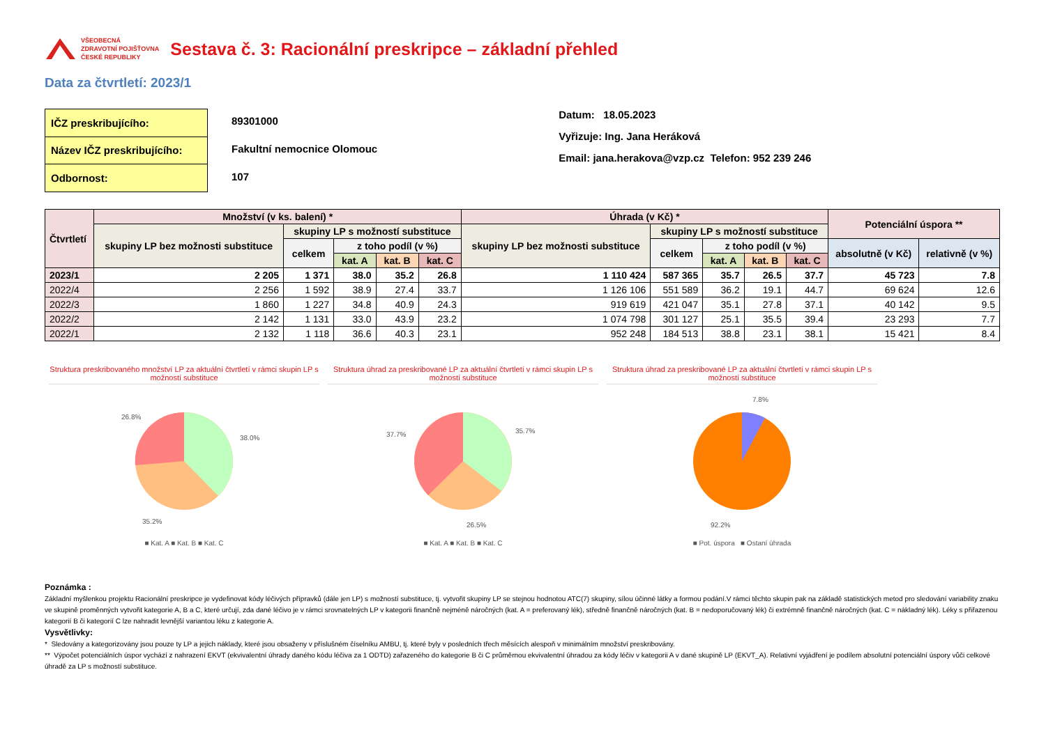VŠEOBECNÁ
ZDRAVOTNÍ POJIŠŤOVNA
ČESKÉ REPUBLIKY
Sestava č. 3: Racionální preskripce – základní přehled
Data za čtvrtletí: 2023/1
| IČZ preskribujícího: |
| Název IČZ preskribujícího: |
| Odbornost: |
89301000
Fakultní nemocnice Olomouc
107
Datum: 18.05.2023
Vyřizuje: Ing. Jana Heráková
Email: jana.herakova@vzp.cz Telefon: 952 239 246
| Čtvrtletí | Množství (v ks. balení) * | | | | | Úhrada (v Kč) * | | | | | Potenciální úspora ** | |
| --- | --- | --- | --- | --- | --- | --- | --- | --- | --- | --- | --- | --- |
| | skupiny LP bez možnosti substituce | skupiny LP s možností substituce | | | | skupiny LP bez možnosti substituce | skupiny LP s možností substituce | | | | | |
| | | celkem | z toho podíl (v %) | | | | celkem | z toho podíl (v %) | | | absolutně (v Kč) | relativně (v %) |
| | | | kat. A | kat. B | kat. C | | | kat. A | kat. B | kat. C | | |
| 2023/1 | 2 205 | 1 371 | 38.0 | 35.2 | 26.8 | 1 110 424 | 587 365 | 35.7 | 26.5 | 37.7 | 45 723 | 7.8 |
| 2022/4 | 2 256 | 1 592 | 38.9 | 27.4 | 33.7 | 1 126 106 | 551 589 | 36.2 | 19.1 | 44.7 | 69 624 | 12.6 |
| 2022/3 | 1 860 | 1 227 | 34.8 | 40.9 | 24.3 | 919 619 | 421 047 | 35.1 | 27.8 | 37.1 | 40 142 | 9.5 |
| 2022/2 | 2 142 | 1 131 | 33.0 | 43.9 | 23.2 | 1 074 798 | 301 127 | 25.1 | 35.5 | 39.4 | 23 293 | 7.7 |
| 2022/1 | 2 132 | 1 118 | 36.6 | 40.3 | 23.1 | 952 248 | 184 513 | 38.8 | 23.1 | 38.1 | 15 421 | 8.4 |
Struktura preskribovaného množství LP za aktuální čtvrtletí v rámci skupin LP s možností substituce
38.0%
26.8%
35.2%
■ Kat. A ■ Kat. B ■ Kat. C
Struktura úhrad za preskribované LP za aktuální čtvrtletí v rámci skupin LP s možností substituce
35.7%
37.7%
26.5%
■ Kat. A ■ Kat. B ■ Kat. C
Struktura úhrad za preskribované LP za aktuální čtvrtletí v rámci skupin LP s možností substituce
7.8%
92.2%
■ Pot. úspora ■ Ostaní úhrada
Poznámka :
Základní myšlenkou projektu Racionální preskripce je vydefinovat kódy léčivých přípravků (dále jen LP) s možností substituce, tj. vytvořit skupiny LP se stejnou hodnotou ATC(7) skupiny, sílou účinné látky a formou podání.V rámci těchto skupin pak na základě statistických metod pro sledování variability znaku ve skupině proměnných vytvořit kategorie A, B a C, které určují, zda dané léčivo je v rámci srovnatelných LP v kategorii finančně nejméně náročných (kat. A = preferovaný lék), středně finančně náročných (kat. B = nedoporučovaný lék) či extrémně finančně náročných (kat. C = nákladný lék). Léky s přiřazenou kategorií B či kategorií C lze nahradit levnější variantou léku z kategorie A.
Vysvětlivky:
* Sledovány a kategorizovány jsou pouze ty LP a jejich náklady, které jsou obsaženy v příslušném číselníku AMBU, tj. které byly v posledních třech měsících alespoň v minimálním množství preskribovány.
** Výpočet potenciálních úspor vychází z nahrazení EKVT (ekvivalentní úhrady daného kódu léčiva za 1 ODTD) zařazeného do kategorie B či C průměrnou ekvivalentní úhradou za kódy léčiv v kategorii A v dané skupině LP (EKVT_A). Relativní vyjádření je podílem absolutní potenciální úspory vůči celkové úhradě za LP s možností substituce.